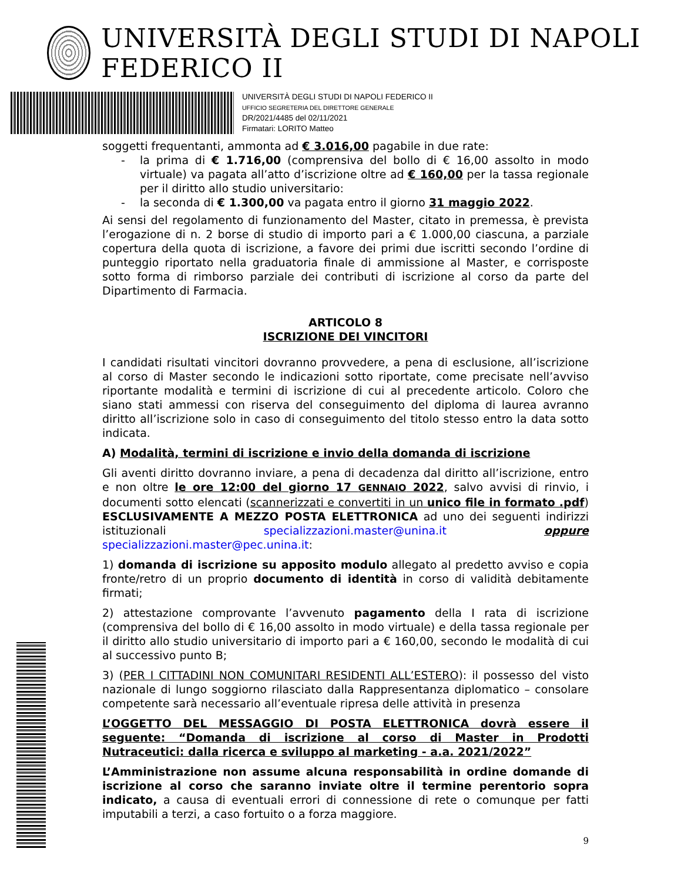UNIVERSITÀ DEGLI STUDI DI NAPOLI FEDERICO II
UNIVERSITÀ DEGLI STUDI DI NAPOLI FEDERICO II
UFFICIO SEGRETERIA DEL DIRETTORE GENERALE
DR/2021/4485 del 02/11/2021
Firmatari: LORITO Matteo
soggetti frequentanti, ammonta ad € 3.016,00 pagabile in due rate:
- la prima di € 1.716,00 (comprensiva del bollo di € 16,00 assolto in modo virtuale) va pagata all’atto d’iscrizione oltre ad € 160,00 per la tassa regionale per il diritto allo studio universitario:
- la seconda di € 1.300,00 va pagata entro il giorno 31 maggio 2022.
Ai sensi del regolamento di funzionamento del Master, citato in premessa, è prevista l’erogazione di n. 2 borse di studio di importo pari a € 1.000,00 ciascuna, a parziale copertura della quota di iscrizione, a favore dei primi due iscritti secondo l’ordine di punteggio riportato nella graduatoria finale di ammissione al Master, e corrisposte sotto forma di rimborso parziale dei contributi di iscrizione al corso da parte del Dipartimento di Farmacia.
ARTICOLO 8
ISCRIZIONE DEI VINCITORI
I candidati risultati vincitori dovranno provvedere, a pena di esclusione, all’iscrizione al corso di Master secondo le indicazioni sotto riportate, come precisate nell’avviso riportante modalità e termini di iscrizione di cui al precedente articolo. Coloro che siano stati ammessi con riserva del conseguimento del diploma di laurea avranno diritto all’iscrizione solo in caso di conseguimento del titolo stesso entro la data sotto indicata.
A) Modalità, termini di iscrizione e invio della domanda di iscrizione
Gli aventi diritto dovranno inviare, a pena di decadenza dal diritto all’iscrizione, entro e non oltre le ore 12:00 del giorno 17 GENNAIO 2022, salvo avvisi di rinvio, i documenti sotto elencati (scannerizzati e convertiti in un unico file in formato .pdf) ESCLUSIVAMENTE A MEZZO POSTA ELETTRONICA ad uno dei seguenti indirizzi istituzionali specializzazioni.master@unina.it oppure specializzazioni.master@pec.unina.it:
1) domanda di iscrizione su apposito modulo allegato al predetto avviso e copia fronte/retro di un proprio documento di identità in corso di validità debitamente firmati;
2) attestazione comprovante l’avvenuto pagamento della I rata di iscrizione (comprensiva del bollo di € 16,00 assolto in modo virtuale) e della tassa regionale per il diritto allo studio universitario di importo pari a € 160,00, secondo le modalità di cui al successivo punto B;
3) (PER I CITTADINI NON COMUNITARI RESIDENTI ALL’ESTERO): il possesso del visto nazionale di lungo soggiorno rilasciato dalla Rappresentanza diplomatico – consolare competente sarà necessario all’eventuale ripresa delle attività in presenza
L’OGGETTO DEL MESSAGGIO DI POSTA ELETTRONICA dovrà essere il seguente: “Domanda di iscrizione al corso di Master in Prodotti Nutraceutici: dalla ricerca e sviluppo al marketing - a.a. 2021/2022”
L’Amministrazione non assume alcuna responsabilità in ordine domande di iscrizione al corso che saranno inviate oltre il termine perentorio sopra indicato, a causa di eventuali errori di connessione di rete o comunque per fatti imputabili a terzi, a caso fortuito o a forza maggiore.
9